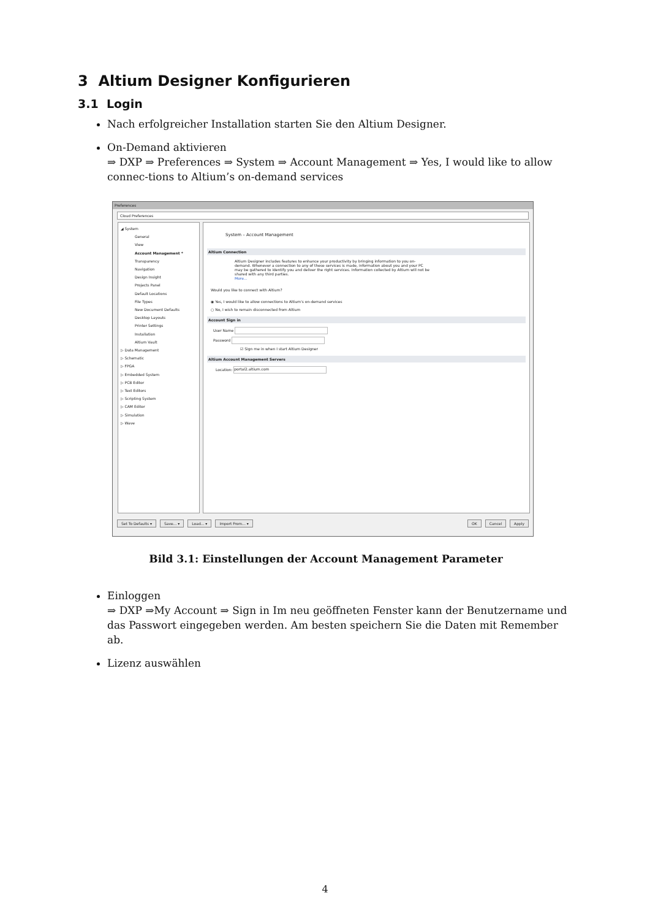3 Altium Designer Konfigurieren
3.1 Login
Nach erfolgreicher Installation starten Sie den Altium Designer.
On-Demand aktivieren
⇒ DXP ⇒ Preferences ⇒ System ⇒ Account Management ⇒ Yes, I would like to allow connec-tions to Altium’s on-demand services
Preferences
Cloud Preferences
◢ System
General
View
Account Management *
Transparency
Navigation
Design Insight
Projects Panel
Default Locations
File Types
New Document Defaults
Desktop Layouts
Printer Settings
Installation
Altium Vault
▷ Data Management
▷ Schematic
▷ FPGA
▷ Embedded System
▷ PCB Editor
▷ Text Editors
▷ Scripting System
▷ CAM Editor
▷ Simulation
▷ Wave
System – Account Management
Altium Connection
Altium Designer includes features to enhance your productivity by bringing information to you on-demand. Whenever a connection to any of these services is made, information about you and your PC may be gathered to identify you and deliver the right services. Information collected by Altium will not be shared with any third parties.
More...
Would you like to connect with Altium?
◉ Yes, I would like to allow connections to Altium's on-demand services
○ No, I wish to remain disconnected from Altium
Account Sign in
User Name
Password
☑ Sign me in when I start Altium Designer
Altium Account Management Servers
Location: portal2.altium.com
Set To Defaults ▾ Save... ▾ Load... ▾ Import From... ▾ OK Cancel Apply
Bild 3.1: Einstellungen der Account Management Parameter
Einloggen
⇒ DXP ⇒My Account ⇒ Sign in Im neu geöffneten Fenster kann der Benutzername und das Passwort eingegeben werden. Am besten speichern Sie die Daten mit Remember ab.
Lizenz auswählen
4